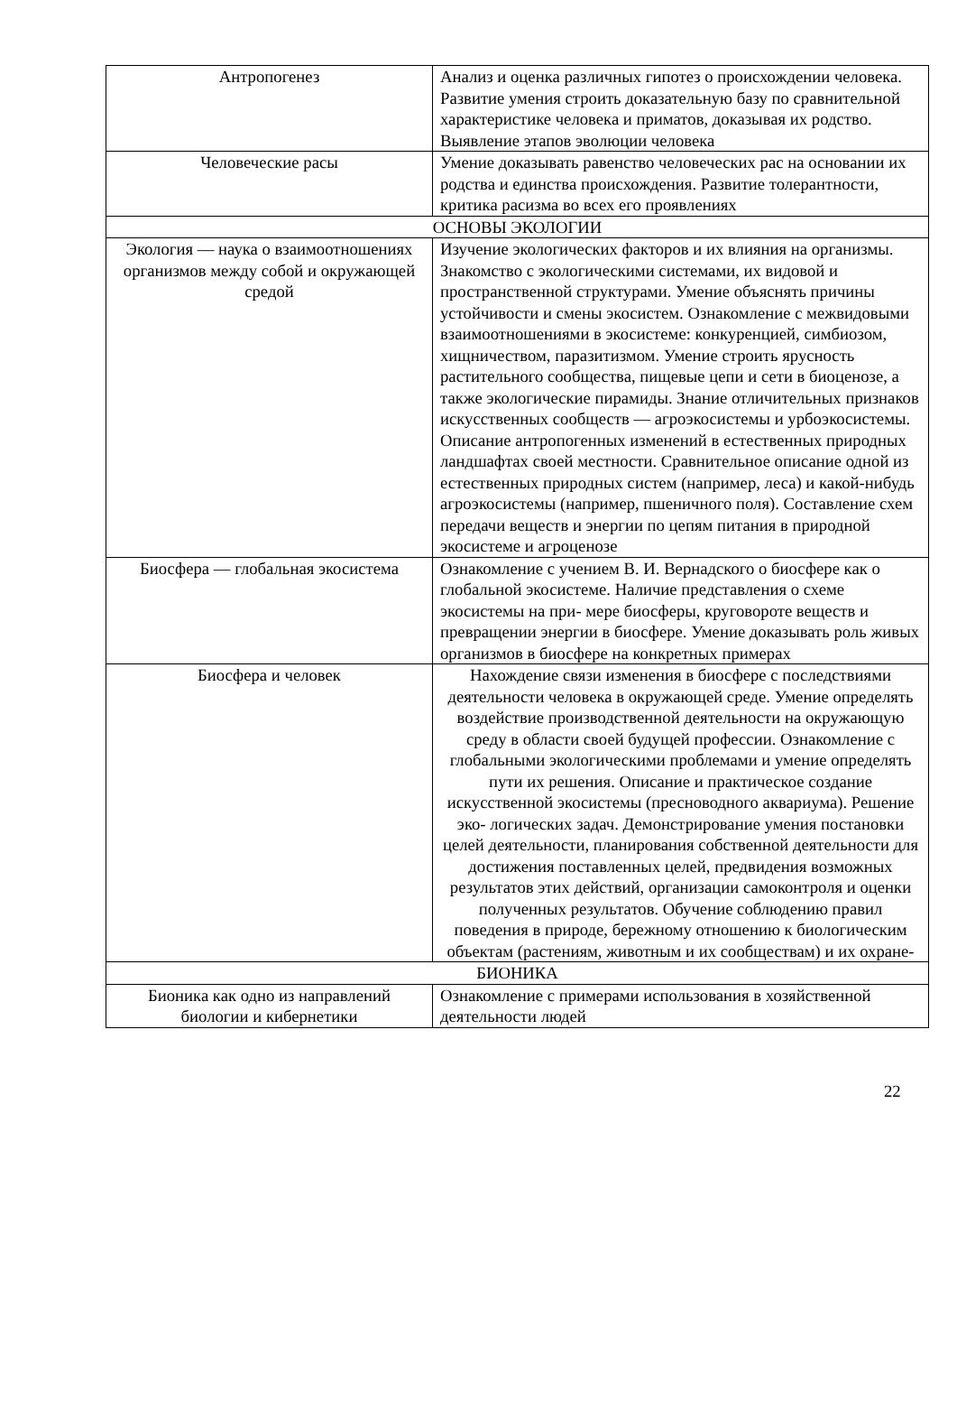| Антропогенез | Анализ и оценка различных гипотез о происхождении человека. Развитие умения строить доказательную базу по сравнительной характеристике человека и приматов, доказывая их родство. Выявление этапов эволюции человека |
| Человеческие расы | Умение доказывать равенство человеческих рас на основании их родства и единства происхождения. Развитие толерантности, критика расизма во всех его проявлениях |
| ОСНОВЫ ЭКОЛОГИИ | |
| Экология — наука о взаимоотношениях организмов между собой и окружающей средой | Изучение экологических факторов и их влияния на организмы. Знакомство с экологическими системами, их видовой и пространственной структурами. Умение объяснять причины устойчивости и смены экосистем. Ознакомление с межвидовыми взаимоотношениями в экосистеме: конкуренцией, симбиозом, хищничеством, паразитизмом. Умение строить ярусность растительного сообщества, пищевые цепи и сети в биоценозе, а также экологические пирамиды. Знание отличительных признаков искусственных сообществ — агроэкосистемы и урбоэкосистемы. Описание антропогенных изменений в естественных природных ландшафтах своей местности. Сравнительное описание одной из естественных природных систем (например, леса) и какой-нибудь агроэкосистемы (например, пшеничного поля). Составление схем передачи веществ и энергии по цепям питания в природной экосистеме и агроценозе |
| Биосфера — глобальная экосистема | Ознакомление с учением В. И. Вернадского о биосфере как о глобальной экосистеме. Наличие представления о схеме экосистемы на при- мере биосферы, круговороте веществ и превращении энергии в биосфере. Умение доказывать роль живых организмов в биосфере на конкретных примерах |
| Биосфера и человек | Нахождение связи изменения в биосфере с последствиями деятельности человека в окружающей среде. Умение определять воздействие производственной деятельности на окружающую среду в области своей будущей профессии. Ознакомление с глобальными экологическими проблемами и умение определять пути их решения. Описание и практическое создание искусственной экосистемы (пресноводного аквариума). Решение эко- логических задач. Демонстрирование умения постановки целей деятельности, планирования собственной деятельности для достижения поставленных целей, предвидения возможных результатов этих действий, организации самоконтроля и оценки полученных результатов. Обучение соблюдению правил поведения в природе, бережному отношению к биологическим объектам (растениям, животным и их сообществам) и их охране- |
| БИОНИКА | |
| Бионика как одно из направлений биологии и кибернетики | Ознакомление с примерами использования в хозяйственной деятельности людей |
22